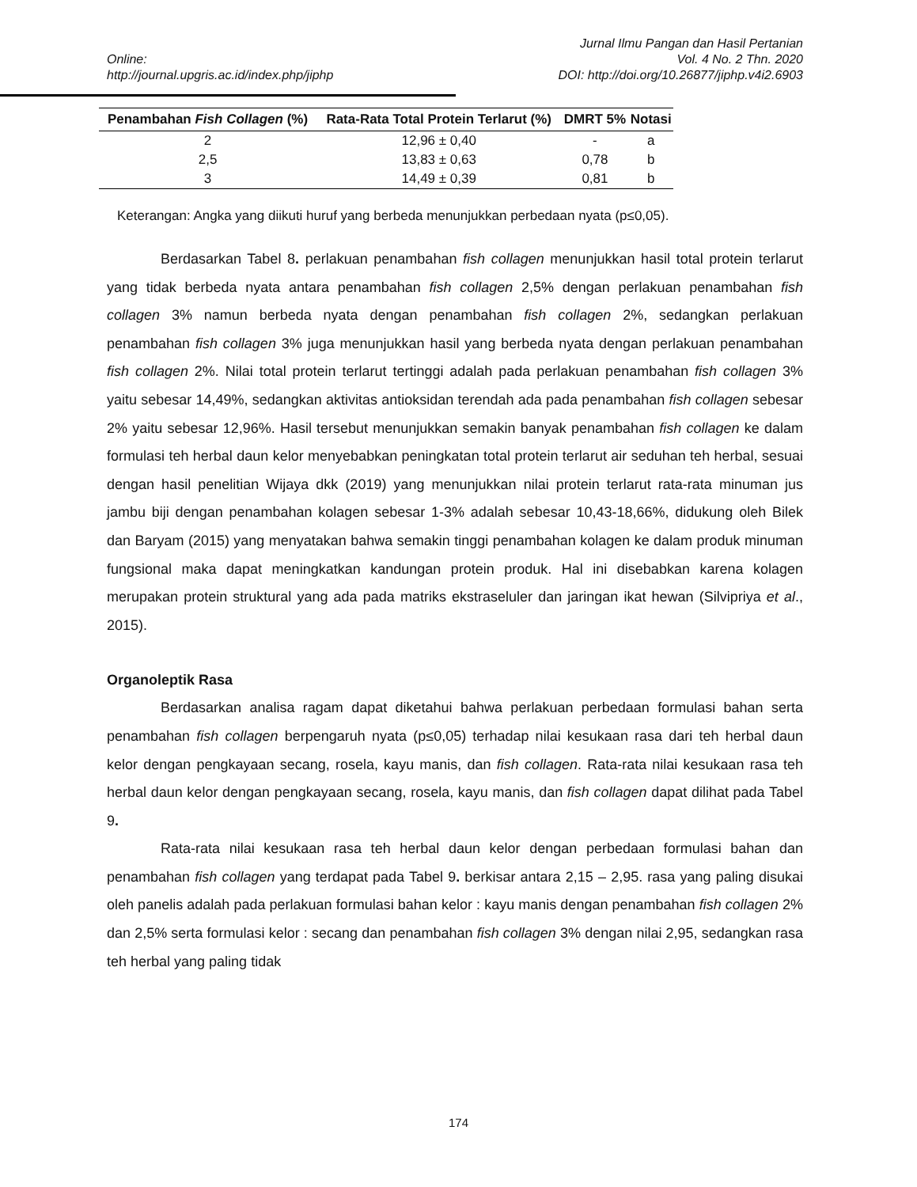Jurnal Ilmu Pangan dan Hasil Pertanian
Online: Vol. 4 No. 2 Thn. 2020
http://journal.upgris.ac.id/index.php/jiphp DOI: http://doi.org/10.26877/jiphp.v4i2.6903
| Penambahan Fish Collagen (%) | Rata-Rata Total Protein Terlarut (%) | DMRT 5% | Notasi |
| --- | --- | --- | --- |
| 2 | 12,96 ± 0,40 | - | a |
| 2,5 | 13,83 ± 0,63 | 0,78 | b |
| 3 | 14,49 ± 0,39 | 0,81 | b |
Keterangan: Angka yang diikuti huruf yang berbeda menunjukkan perbedaan nyata (p≤0,05).
Berdasarkan Tabel 8. perlakuan penambahan fish collagen menunjukkan hasil total protein terlarut yang tidak berbeda nyata antara penambahan fish collagen 2,5% dengan perlakuan penambahan fish collagen 3% namun berbeda nyata dengan penambahan fish collagen 2%, sedangkan perlakuan penambahan fish collagen 3% juga menunjukkan hasil yang berbeda nyata dengan perlakuan penambahan fish collagen 2%. Nilai total protein terlarut tertinggi adalah pada perlakuan penambahan fish collagen 3% yaitu sebesar 14,49%, sedangkan aktivitas antioksidan terendah ada pada penambahan fish collagen sebesar 2% yaitu sebesar 12,96%. Hasil tersebut menunjukkan semakin banyak penambahan fish collagen ke dalam formulasi teh herbal daun kelor menyebabkan peningkatan total protein terlarut air seduhan teh herbal, sesuai dengan hasil penelitian Wijaya dkk (2019) yang menunjukkan nilai protein terlarut rata-rata minuman jus jambu biji dengan penambahan kolagen sebesar 1-3% adalah sebesar 10,43-18,66%, didukung oleh Bilek dan Baryam (2015) yang menyatakan bahwa semakin tinggi penambahan kolagen ke dalam produk minuman fungsional maka dapat meningkatkan kandungan protein produk. Hal ini disebabkan karena kolagen merupakan protein struktural yang ada pada matriks ekstraseluler dan jaringan ikat hewan (Silvipriya et al., 2015).
Organoleptik Rasa
Berdasarkan analisa ragam dapat diketahui bahwa perlakuan perbedaan formulasi bahan serta penambahan fish collagen berpengaruh nyata (p≤0,05) terhadap nilai kesukaan rasa dari teh herbal daun kelor dengan pengkayaan secang, rosela, kayu manis, dan fish collagen. Rata-rata nilai kesukaan rasa teh herbal daun kelor dengan pengkayaan secang, rosela, kayu manis, dan fish collagen dapat dilihat pada Tabel 9.
Rata-rata nilai kesukaan rasa teh herbal daun kelor dengan perbedaan formulasi bahan dan penambahan fish collagen yang terdapat pada Tabel 9. berkisar antara 2,15 – 2,95. rasa yang paling disukai oleh panelis adalah pada perlakuan formulasi bahan kelor : kayu manis dengan penambahan fish collagen 2% dan 2,5% serta formulasi kelor : secang dan penambahan fish collagen 3% dengan nilai 2,95, sedangkan rasa teh herbal yang paling tidak
174